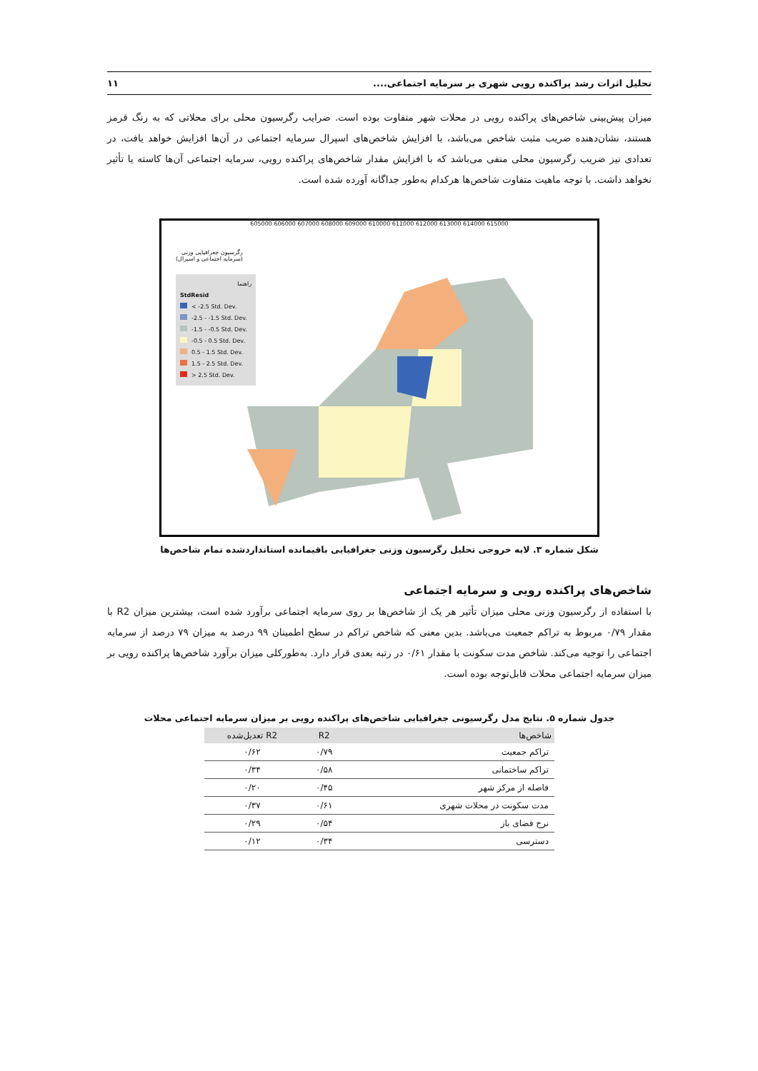تحلیل اثرات رشد پراکنده رویی شهری بر سرمایه اجتماعی.... ۱۱
میزان پیش‌بینی شاخص‌های پراکنده رویی در محلات شهر متفاوت بوده است. ضرایب رگرسیون محلی برای محلاتی که به رنگ قرمز هستند، نشان‌دهنده ضریب مثبت شاخص می‌باشد، با افزایش شاخص‌های اسپرال سرمایه اجتماعی در آن‌ها افزایش خواهد یافت، در تعدادی نیز ضریب رگرسیون محلی منفی می‌باشد که با افزایش مقدار شاخص‌های پراکنده رویی، سرمایه اجتماعی آن‌ها کاسته یا تأثیر نخواهد داشت. با توجه ماهیت متفاوت شاخص‌ها هرکدام به‌طور جداگانه آورده شده است.
605000 606000 607000 608000 609000 610000 611000 612000 613000 614000 615000
رگرسیون جغرافیایی وزنی
(سرمایه اجتماعی و اسپرال)
راهنما
StdResid
< -2.5 Std. Dev.
-2.5 - -1.5 Std. Dev.
-1.5 - -0.5 Std. Dev.
-0.5 - 0.5 Std. Dev.
0.5 - 1.5 Std. Dev.
1.5 - 2.5 Std. Dev.
> 2.5 Std. Dev.
شکل شماره ۳. لایه خروجی تحلیل رگرسیون وزنی جغرافیایی باقیمانده استانداردشده تمام شاخص‌ها
شاخص‌های پراکنده رویی و سرمایه اجتماعی
با استفاده از رگرسیون وزنی محلی میزان تأثیر هر یک از شاخص‌ها بر روی سرمایه اجتماعی برآورد شده است، بیشترین میزان R2 با مقدار ۰/۷۹ مربوط به تراکم جمعیت می‌باشد. بدین معنی که شاخص تراکم در سطح اطمینان ۹۹ درصد به میزان ۷۹ درصد از سرمایه اجتماعی را توجیه می‌کند. شاخص مدت سکونت با مقدار ۰/۶۱ در رتبه بعدی قرار دارد. به‌طورکلی میزان برآورد شاخص‌ها پراکنده رویی بر میزان سرمایه اجتماعی محلات قابل‌توجه بوده است.
جدول شماره ۵. نتایج مدل رگرسیونی جغرافیایی شاخص‌های پراکنده رویی بر میزان سرمایه اجتماعی محلات
| شاخص‌ها | R2 | R2 تعدیل‌شده |
| --- | --- | --- |
| تراکم جمعیت | ۰/۷۹ | ۰/۶۲ |
| تراکم ساختمانی | ۰/۵۸ | ۰/۳۴ |
| فاصله از مرکز شهر | ۰/۴۵ | ۰/۲۰ |
| مدت سکونت در محلات شهری | ۰/۶۱ | ۰/۳۷ |
| نرخ فضای باز | ۰/۵۴ | ۰/۲۹ |
| دسترسی | ۰/۳۴ | ۰/۱۲ |